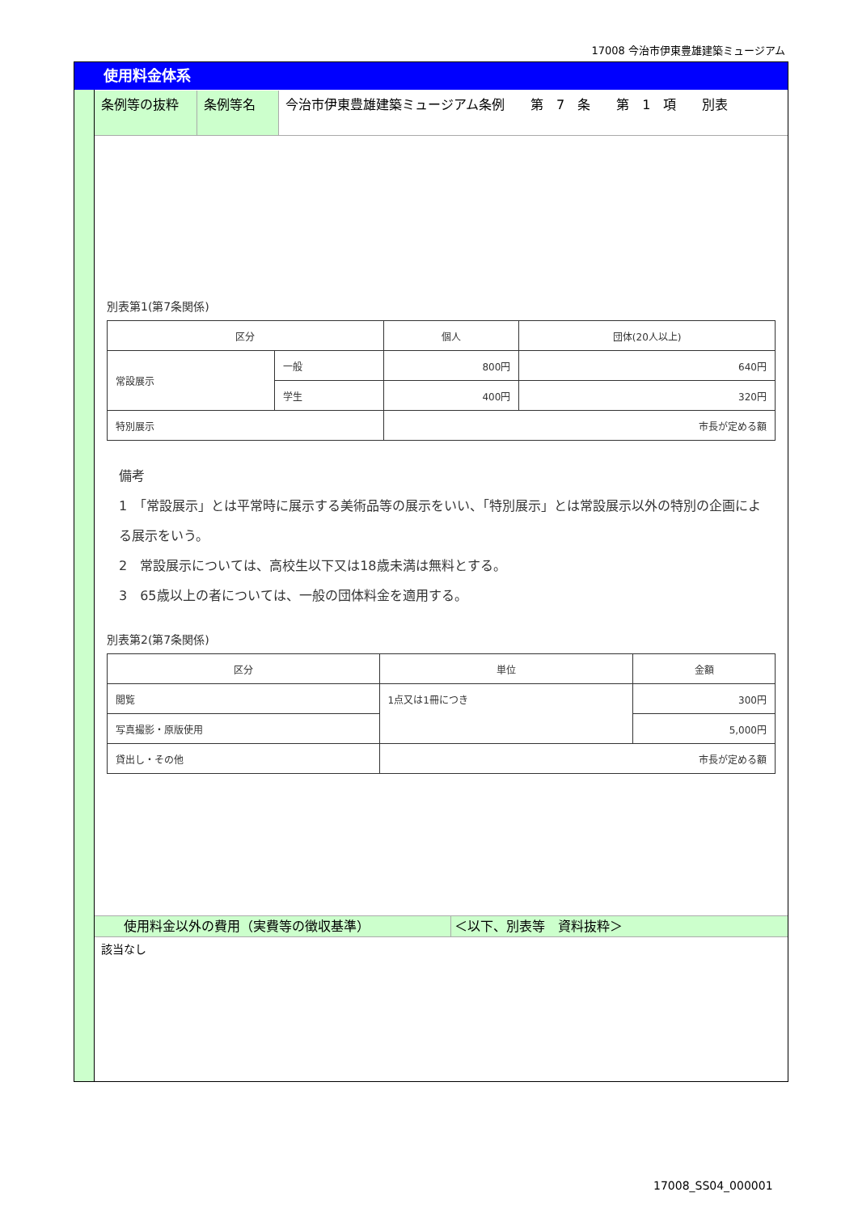17008 今治市伊東豊雄建築ミュージアム
使用料金体系
条例等の抜粋 条例等名 今治市伊東豊雄建築ミュージアム条例　　第　7　条　　第　1　項　　別表
別表第1(第7条関係)
| 区分 | | 個人 | 団体(20人以上) |
| --- | --- | --- | --- |
| 常設展示 | 一般 | 800円 | 640円 |
| | 学生 | 400円 | 320円 |
| 特別展示 | | 市長が定める額 | |
備考
1　「常設展示」とは平常時に展示する美術品等の展示をいい、「特別展示」とは常設展示以外の特別の企画による展示をいう。
2　常設展示については、高校生以下又は18歳未満は無料とする。
3　65歳以上の者については、一般の団体料金を適用する。
別表第2(第7条関係)
| 区分 | 単位 | 金額 |
| --- | --- | --- |
| 閲覧 | 1点又は1冊につき | 300円 |
| 写真撮影・原版使用 | | 5,000円 |
| 貸出し・その他 | 市長が定める額 | |
使用料金以外の費用（実費等の徴収基準） ＜以下、別表等　資料抜粋＞
該当なし
17008_SS04_000001